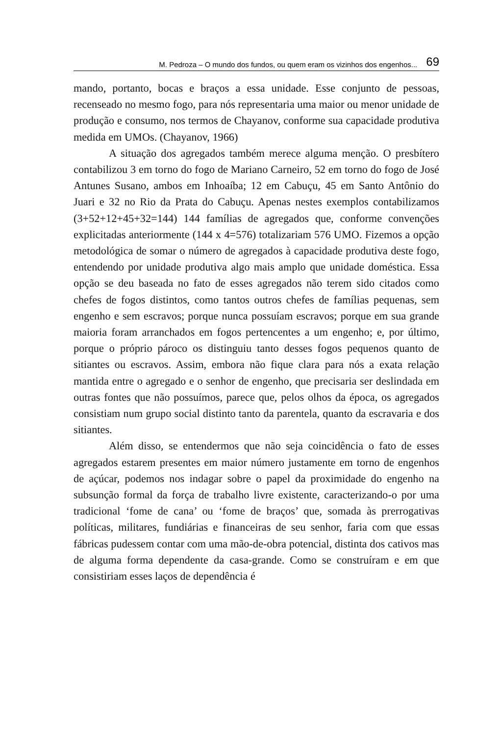M. Pedroza – O mundo dos fundos, ou quem eram os vizinhos dos engenhos... 69
mando, portanto, bocas e braços a essa unidade. Esse conjunto de pessoas, recenseado no mesmo fogo, para nós representaria uma maior ou menor unidade de produção e consumo, nos termos de Chayanov, conforme sua capacidade produtiva medida em UMOs. (Chayanov, 1966)
A situação dos agregados também merece alguma menção. O presbítero contabilizou 3 em torno do fogo de Mariano Carneiro, 52 em torno do fogo de José Antunes Susano, ambos em Inhoaíba; 12 em Cabuçu, 45 em Santo Antônio do Juari e 32 no Rio da Prata do Cabuçu. Apenas nestes exemplos contabilizamos (3+52+12+45+32=144) 144 famílias de agregados que, conforme convenções explicitadas anteriormente (144 x 4=576) totalizariam 576 UMO. Fizemos a opção metodológica de somar o número de agregados à capacidade produtiva deste fogo, entendendo por unidade produtiva algo mais amplo que unidade doméstica. Essa opção se deu baseada no fato de esses agregados não terem sido citados como chefes de fogos distintos, como tantos outros chefes de famílias pequenas, sem engenho e sem escravos; porque nunca possuíam escravos; porque em sua grande maioria foram arranchados em fogos pertencentes a um engenho; e, por último, porque o próprio pároco os distinguiu tanto desses fogos pequenos quanto de sitiantes ou escravos. Assim, embora não fique clara para nós a exata relação mantida entre o agregado e o senhor de engenho, que precisaria ser deslindada em outras fontes que não possuímos, parece que, pelos olhos da época, os agregados consistiam num grupo social distinto tanto da parentela, quanto da escravaria e dos sitiantes.
Além disso, se entendermos que não seja coincidência o fato de esses agregados estarem presentes em maior número justamente em torno de engenhos de açúcar, podemos nos indagar sobre o papel da proximidade do engenho na subsunção formal da força de trabalho livre existente, caracterizando-o por uma tradicional ‘fome de cana’ ou ‘fome de braços’ que, somada às prerrogativas políticas, militares, fundiárias e financeiras de seu senhor, faria com que essas fábricas pudessem contar com uma mão-de-obra potencial, distinta dos cativos mas de alguma forma dependente da casa-grande. Como se construíram e em que consistiriam esses laços de dependência é